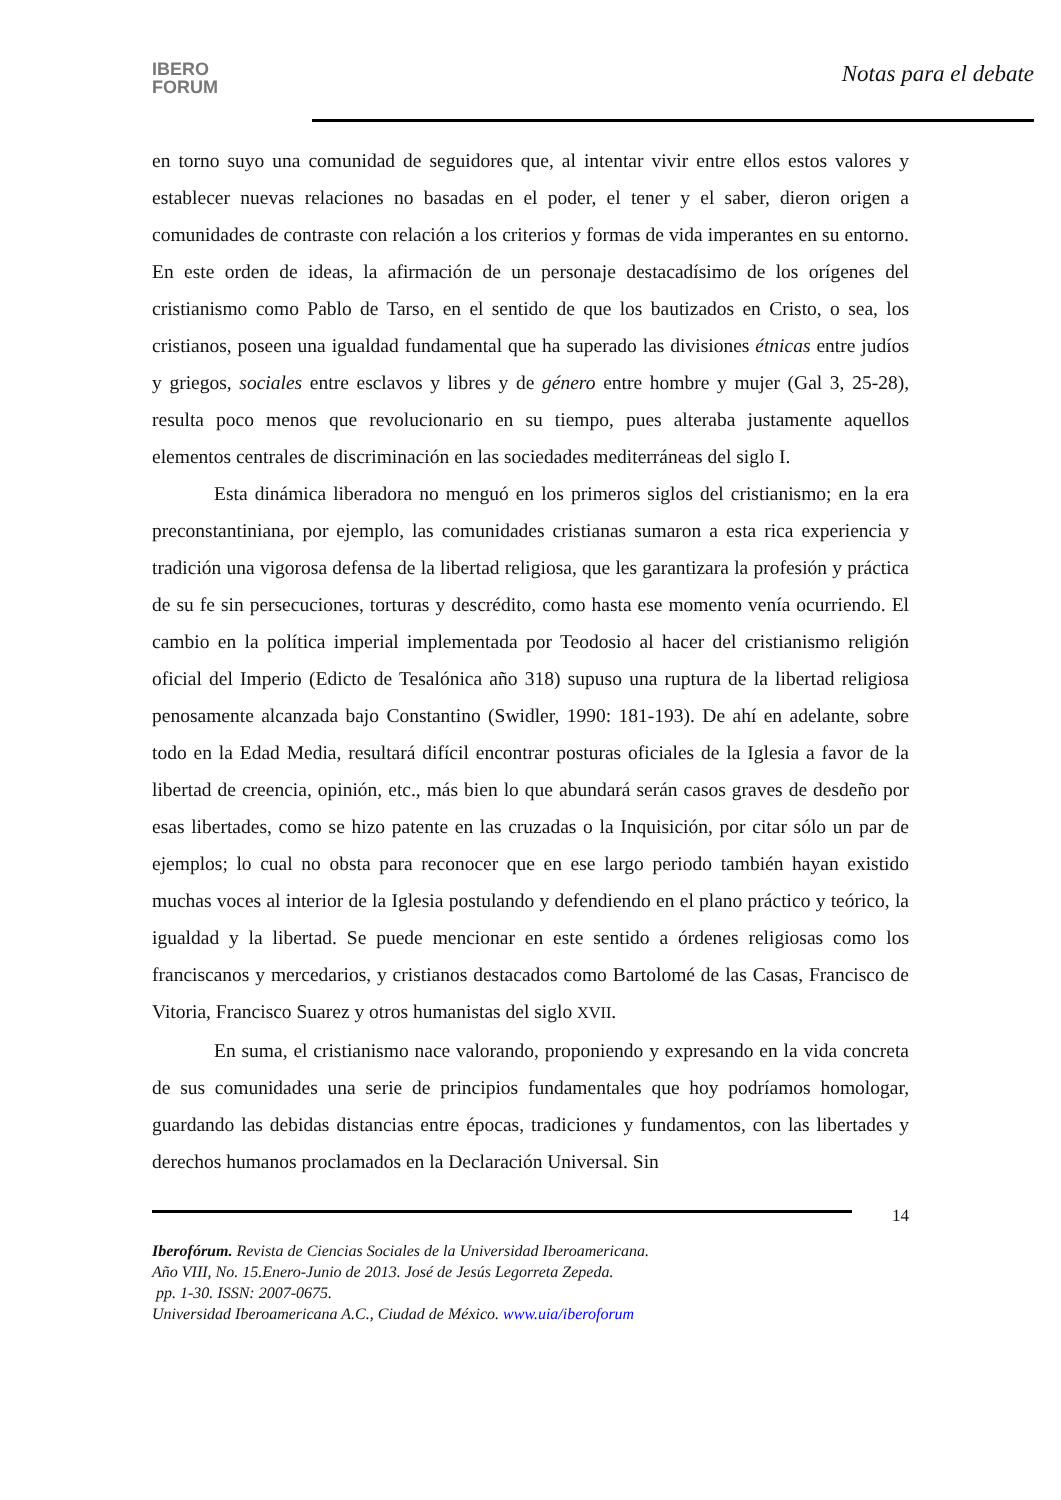IBERO
FORUM
Notas para el debate
en torno suyo una comunidad de seguidores que, al intentar vivir entre ellos estos valores y establecer nuevas relaciones no basadas en el poder, el tener y el saber, dieron origen a comunidades de contraste con relación a los criterios y formas de vida imperantes en su entorno. En este orden de ideas, la afirmación de un personaje destacadísimo de los orígenes del cristianismo como Pablo de Tarso, en el sentido de que los bautizados en Cristo, o sea, los cristianos, poseen una igualdad fundamental que ha superado las divisiones étnicas entre judíos y griegos, sociales entre esclavos y libres y de género entre hombre y mujer (Gal 3, 25-28), resulta poco menos que revolucionario en su tiempo, pues alteraba justamente aquellos elementos centrales de discriminación en las sociedades mediterráneas del siglo I.
Esta dinámica liberadora no menguó en los primeros siglos del cristianismo; en la era preconstantiniana, por ejemplo, las comunidades cristianas sumaron a esta rica experiencia y tradición una vigorosa defensa de la libertad religiosa, que les garantizara la profesión y práctica de su fe sin persecuciones, torturas y descrédito, como hasta ese momento venía ocurriendo. El cambio en la política imperial implementada por Teodosio al hacer del cristianismo religión oficial del Imperio (Edicto de Tesalónica año 318) supuso una ruptura de la libertad religiosa penosamente alcanzada bajo Constantino (Swidler, 1990: 181-193). De ahí en adelante, sobre todo en la Edad Media, resultará difícil encontrar posturas oficiales de la Iglesia a favor de la libertad de creencia, opinión, etc., más bien lo que abundará serán casos graves de desdeño por esas libertades, como se hizo patente en las cruzadas o la Inquisición, por citar sólo un par de ejemplos; lo cual no obsta para reconocer que en ese largo periodo también hayan existido muchas voces al interior de la Iglesia postulando y defendiendo en el plano práctico y teórico, la igualdad y la libertad. Se puede mencionar en este sentido a órdenes religiosas como los franciscanos y mercedarios, y cristianos destacados como Bartolomé de las Casas, Francisco de Vitoria, Francisco Suarez y otros humanistas del siglo XVII.
En suma, el cristianismo nace valorando, proponiendo y expresando en la vida concreta de sus comunidades una serie de principios fundamentales que hoy podríamos homologar, guardando las debidas distancias entre épocas, tradiciones y fundamentos, con las libertades y derechos humanos proclamados en la Declaración Universal. Sin
14
Iberofórum. Revista de Ciencias Sociales de la Universidad Iberoamericana.
Año VIII, No. 15.Enero-Junio de 2013. José de Jesús Legorreta Zepeda.
pp. 1-30. ISSN: 2007-0675.
Universidad Iberoamericana A.C., Ciudad de México. www.uia/iberoforum